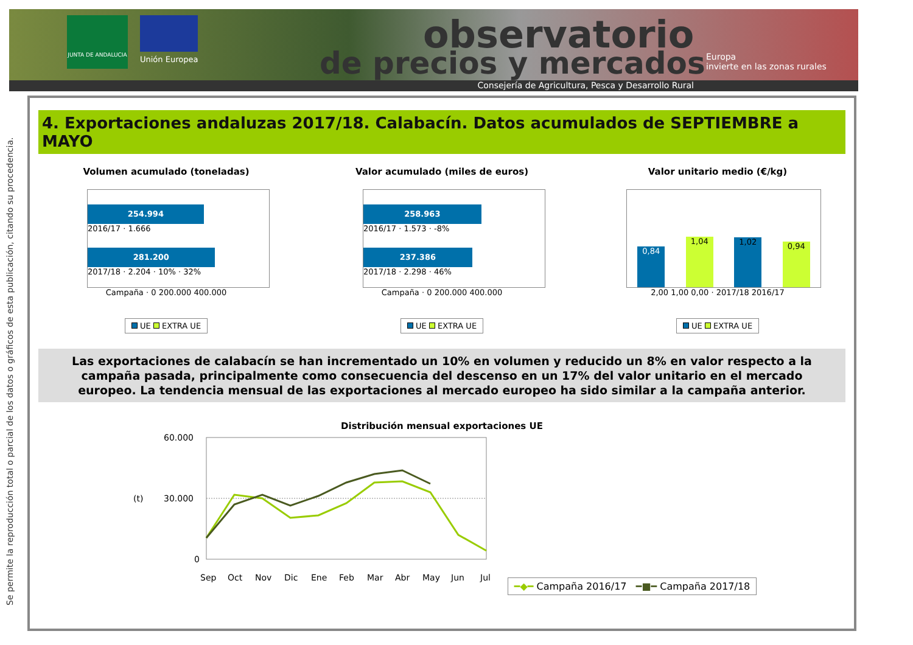JUNTA DE ANDALUCIA
Unión Europea
observatorio
de precios y mercados
Europa
invierte en las zonas rurales
Consejería de Agricultura, Pesca y Desarrollo Rural
Se permite la reproducción total o parcial de los datos o gráficos de esta publicación, citando su procedencia.
4. Exportaciones andaluzas 2017/18. Calabacín. Datos acumulados de SEPTIEMBRE a MAYO
Volumen acumulado (toneladas)
254.994
2016/17 · 1.666
281.200
2017/18 · 2.204 · 10% · 32%
Campaña · 0 200.000 400.000
UE EXTRA UE
Valor acumulado (miles de euros)
258.963
2016/17 · 1.573 · -8%
237.386
2017/18 · 2.298 · 46%
Campaña · 0 200.000 400.000
UE EXTRA UE
Valor unitario medio (€/kg)
0,84
1,04
1,02
0,94
2,00 1,00 0,00 · 2017/18 2016/17
UE EXTRA UE
Las exportaciones de calabacín se han incrementado un 10% en volumen y reducido un 8% en valor respecto a la campaña pasada, principalmente como consecuencia del descenso en un 17% del valor unitario en el mercado europeo. La tendencia mensual de las exportaciones al mercado europeo ha sido similar a la campaña anterior.
Distribución mensual exportaciones UE
60.000
(t)
30.000
0
Sep
Oct
Nov
Dic
Ene
Feb
Mar
Abr
May
Jun
Jul
━◆━ Campaña 2016/17 ━■━ Campaña 2017/18